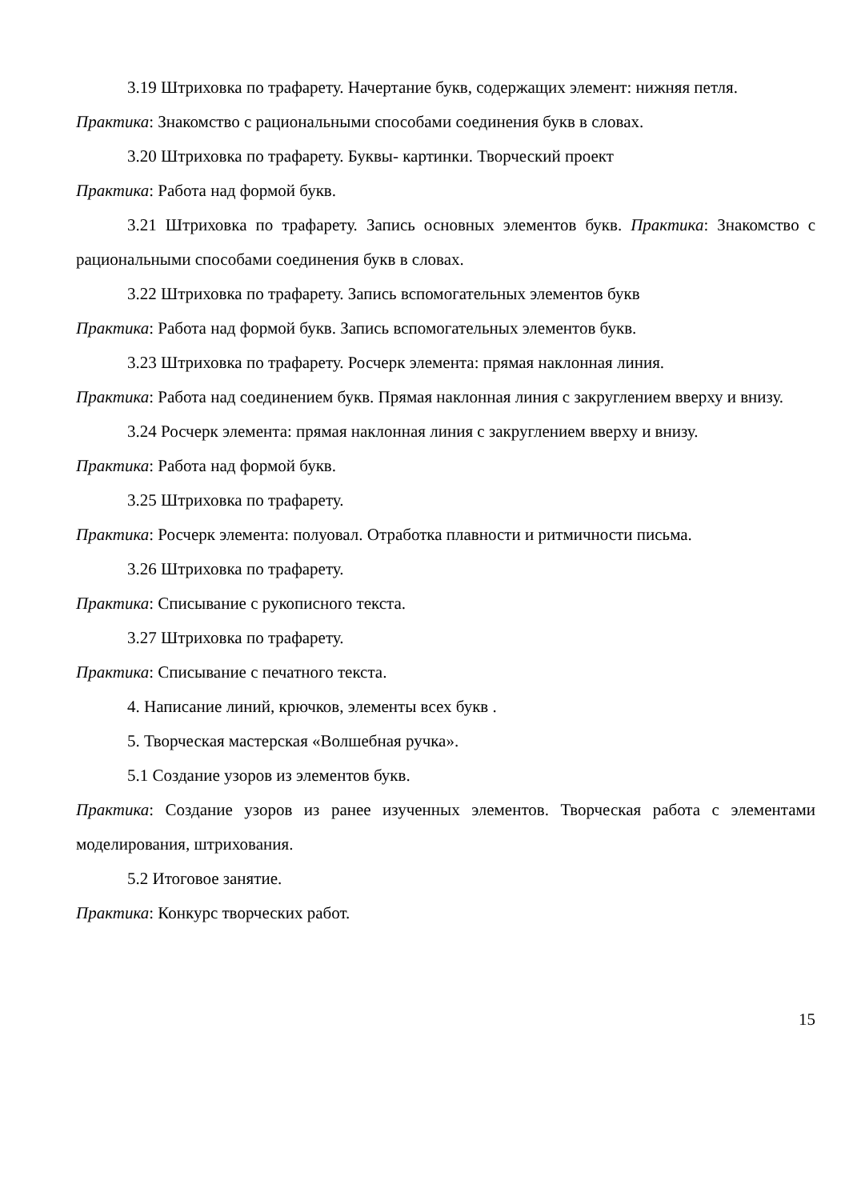3.19 Штриховка по трафарету. Начертание букв, содержащих элемент: нижняя петля.
Практика: Знакомство с рациональными способами соединения букв в словах.
3.20 Штриховка по трафарету. Буквы- картинки. Творческий проект
Практика: Работа над формой букв.
3.21 Штриховка по трафарету. Запись основных элементов букв. Практика: Знакомство с рациональными способами соединения букв в словах.
3.22 Штриховка по трафарету. Запись вспомогательных элементов букв
Практика: Работа над формой букв. Запись вспомогательных элементов букв.
3.23 Штриховка по трафарету. Росчерк элемента: прямая наклонная линия.
Практика: Работа над соединением букв. Прямая наклонная линия с закруглением вверху и внизу.
3.24 Росчерк элемента: прямая наклонная линия с закруглением вверху и внизу.
Практика: Работа над формой букв.
3.25 Штриховка по трафарету.
Практика: Росчерк элемента: полуовал. Отработка плавности и ритмичности письма.
3.26 Штриховка по трафарету.
Практика: Списывание с рукописного текста.
3.27 Штриховка по трафарету.
Практика: Списывание с печатного текста.
4. Написание линий, крючков, элементы всех букв .
5. Творческая мастерская «Волшебная ручка».
5.1 Создание узоров из элементов букв.
Практика: Создание узоров из ранее изученных элементов. Творческая работа с элементами моделирования, штрихования.
5.2 Итоговое занятие.
Практика: Конкурс творческих работ.
15